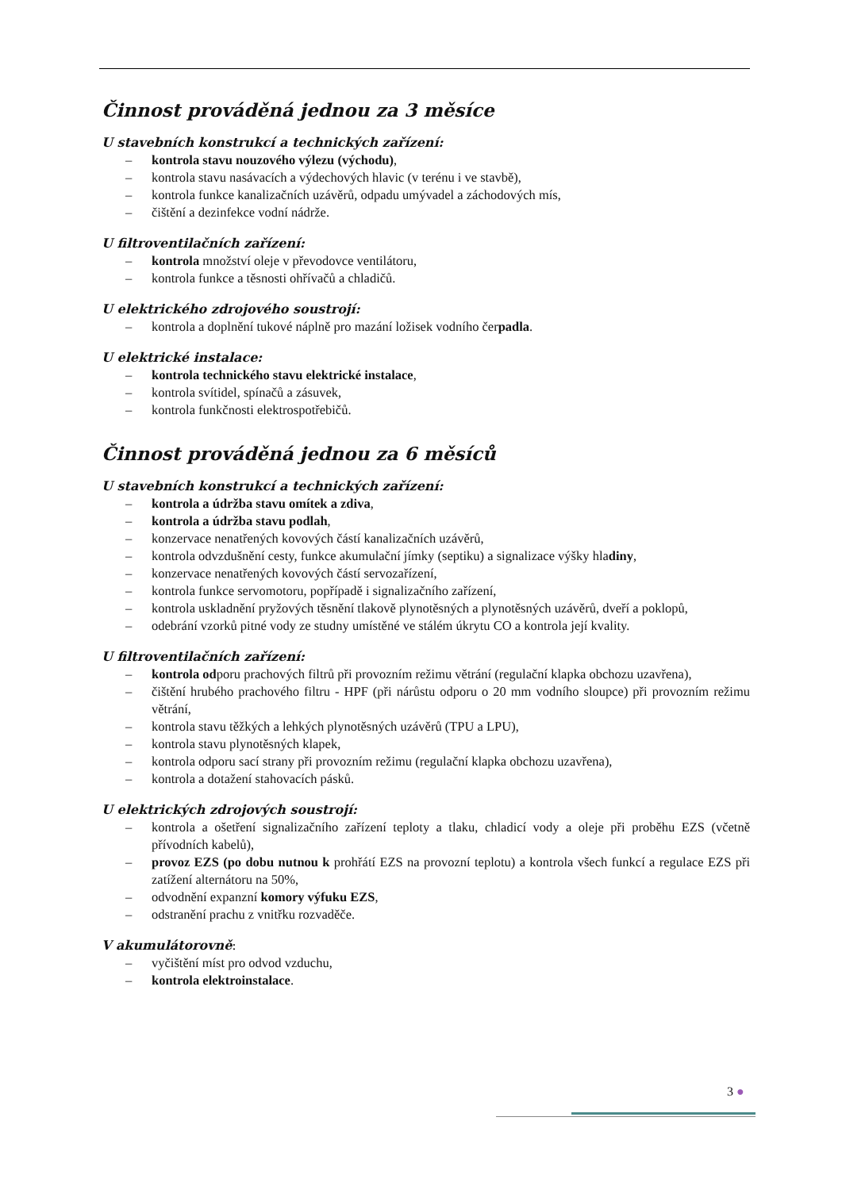Činnost prováděná jednou za 3 měsíce
U stavebních konstrukcí a technických zařízení:
– kontrola stavu nouzového výlezu (východu),
– kontrola stavu nasávacích a výdechových hlavic (v terénu i ve stavbě),
– kontrola funkce kanalizačních uzávěrů, odpadu umývadel a záchodových mís,
– čištění a dezinfekce vodní nádrže.
U filtroventilačních zařízení:
– kontrola množství oleje v převodovce ventilátoru,
– kontrola funkce a těsnosti ohřívačů a chladičů.
U elektrického zdrojového soustrojí:
– kontrola a doplnění tukové náplně pro mazání ložisek vodního čerpadla.
U elektrické instalace:
– kontrola technického stavu elektrické instalace,
– kontrola svítidel, spínačů a zásuvek,
– kontrola funkčnosti elektrospotřebičů.
Činnost prováděná jednou za 6 měsíců
U stavebních konstrukcí a technických zařízení:
– kontrola a údržba stavu omítek a zdiva,
– kontrola a údržba stavu podlah,
– konzervace nenatřených kovových částí kanalizačních uzávěrů,
– kontrola odvzdušnění cesty, funkce akumulační jímky (septiku) a signalizace výšky hladiny,
– konzervace nenatřených kovových částí servozařízení,
– kontrola funkce servomotoru, popřípadě i signalizačního zařízení,
– kontrola uskladnění pryžových těsnění tlakově plynotěsných a plynotěsných uzávěrů, dveří a poklopů,
– odebrání vzorků pitné vody ze studny umístěné ve stálém úkrytu CO a kontrola její kvality.
U filtroventilačních zařízení:
– kontrola odporu prachových filtrů při provozním režimu větrání (regulační klapka obchozu uzavřena),
– čištění hrubého prachového filtru - HPF (při nárůstu odporu o 20 mm vodního sloupce) při provozním režimu větrání,
– kontrola stavu těžkých a lehkých plynotěsných uzávěrů (TPU a LPU),
– kontrola stavu plynotěsných klapek,
– kontrola odporu sací strany při provozním režimu (regulační klapka obchozu uzavřena),
– kontrola a dotažení stahovacích pásků.
U elektrických zdrojových soustrojí:
– kontrola a ošetření signalizačního zařízení teploty a tlaku, chladicí vody a oleje při proběhu EZS (včetně přívodních kabelů),
– provoz EZS (po dobu nutnou k prohřátí EZS na provozní teplotu) a kontrola všech funkcí a regulace EZS při zatížení alternátoru na 50%,
– odvodnění expanzní komory výfuku EZS,
– odstranění prachu z vnitřku rozvaděče.
V akumulátorovně:
– vyčištění míst pro odvod vzduchu,
– kontrola elektroinstalace.
3 ●